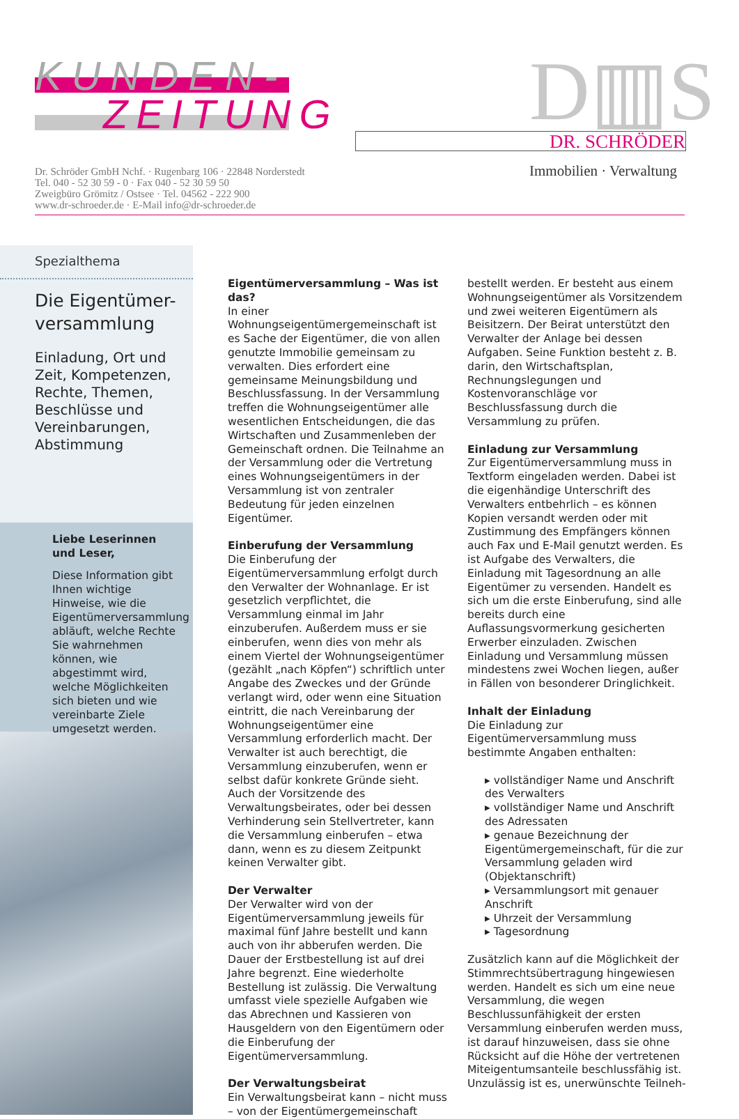KUNDEN-
ZEITUNG
D▥S
DR. SCHRÖDER
Immobilien · Verwaltung
Dr. Schröder GmbH Nchf. · Rugenbarg 106 · 22848 Norderstedt
Tel. 040 - 52 30 59 - 0 · Fax 040 - 52 30 59 50
Zweigbüro Grömitz / Ostsee · Tel. 04562 - 222 900
www.dr-schroeder.de · E-Mail info@dr-schroeder.de
Spezialthema
Die Eigentümer-
versammlung
Einladung, Ort und Zeit, Kompetenzen, Rechte, Themen, Beschlüsse und Vereinbarungen, Abstimmung
Liebe Leserinnen
und Leser,
Diese Information gibt Ihnen wichtige Hinweise, wie die Eigentümerversammlung abläuft, welche Rechte Sie wahrnehmen können, wie abgestimmt wird, welche Möglichkeiten sich bieten und wie vereinbarte Ziele umgesetzt werden.
Eigentümerversammlung – Was ist das?
In einer Wohnungseigentümergemeinschaft ist es Sache der Eigentümer, die von allen genutzte Immobilie gemeinsam zu verwalten. Dies erfordert eine gemeinsame Meinungsbildung und Beschlussfassung. In der Versammlung treffen die Wohnungseigentümer alle wesentlichen Entscheidungen, die das Wirtschaften und Zusammenleben der Gemeinschaft ordnen. Die Teilnahme an der Versammlung oder die Vertretung eines Wohnungseigentümers in der Versammlung ist von zentraler Bedeutung für jeden einzelnen Eigentümer.
Einberufung der Versammlung
Die Einberufung der Eigentümerversammlung erfolgt durch den Verwalter der Wohnanlage. Er ist gesetzlich verpflichtet, die Versammlung einmal im Jahr einzuberufen. Außerdem muss er sie einberufen, wenn dies von mehr als einem Viertel der Wohnungseigentümer (gezählt „nach Köpfen“) schriftlich unter Angabe des Zweckes und der Gründe verlangt wird, oder wenn eine Situation eintritt, die nach Vereinbarung der Wohnungseigentümer eine Versammlung erforderlich macht. Der Verwalter ist auch berechtigt, die Versammlung einzuberufen, wenn er selbst dafür konkrete Gründe sieht. Auch der Vorsitzende des Verwaltungsbeirates, oder bei dessen Verhinderung sein Stellvertreter, kann die Versammlung einberufen – etwa dann, wenn es zu diesem Zeitpunkt keinen Verwalter gibt.
Der Verwalter
Der Verwalter wird von der Eigentümerversammlung jeweils für maximal fünf Jahre bestellt und kann auch von ihr abberufen werden. Die Dauer der Erstbestellung ist auf drei Jahre begrenzt. Eine wiederholte Bestellung ist zulässig. Die Verwaltung umfasst viele spezielle Aufgaben wie das Abrechnen und Kassieren von Hausgeldern von den Eigentümern oder die Einberufung der Eigentümerversammlung.
Der Verwaltungsbeirat
Ein Verwaltungsbeirat kann – nicht muss – von der Eigentümergemeinschaft bestellt werden. Er besteht aus einem Wohnungseigentümer als Vorsitzendem und zwei weiteren Eigentümern als Beisitzern. Der Beirat unterstützt den Verwalter der Anlage bei dessen Aufgaben. Seine Funktion besteht z. B. darin, den Wirtschaftsplan, Rechnungslegungen und Kostenvoranschläge vor Beschlussfassung durch die Versammlung zu prüfen.
Einladung zur Versammlung
Zur Eigentümerversammlung muss in Textform eingeladen werden. Dabei ist die eigenhändige Unterschrift des Verwalters entbehrlich – es können Kopien versandt werden oder mit Zustimmung des Empfängers können auch Fax und E-Mail genutzt werden. Es ist Aufgabe des Verwalters, die Einladung mit Tagesordnung an alle Eigentümer zu versenden. Handelt es sich um die erste Einberufung, sind alle bereits durch eine Auflassungsvormerkung gesicherten Erwerber einzuladen. Zwischen Einladung und Versammlung müssen mindestens zwei Wochen liegen, außer in Fällen von besonderer Dringlichkeit.
Inhalt der Einladung
Die Einladung zur Eigentümerversammlung muss bestimmte Angaben enthalten:
▸ vollständiger Name und Anschrift des Verwalters
▸ vollständiger Name und Anschrift des Adressaten
▸ genaue Bezeichnung der Eigentümergemeinschaft, für die zur Versammlung geladen wird (Objektanschrift)
▸ Versammlungsort mit genauer Anschrift
▸ Uhrzeit der Versammlung
▸ Tagesordnung
Zusätzlich kann auf die Möglichkeit der Stimmrechtsübertragung hingewiesen werden. Handelt es sich um eine neue Versammlung, die wegen Beschlussunfähigkeit der ersten Versammlung einberufen werden muss, ist darauf hinzuweisen, dass sie ohne Rücksicht auf die Höhe der vertretenen Miteigentumsanteile beschlussfähig ist. Unzulässig ist es, unerwünschte Teilneh-